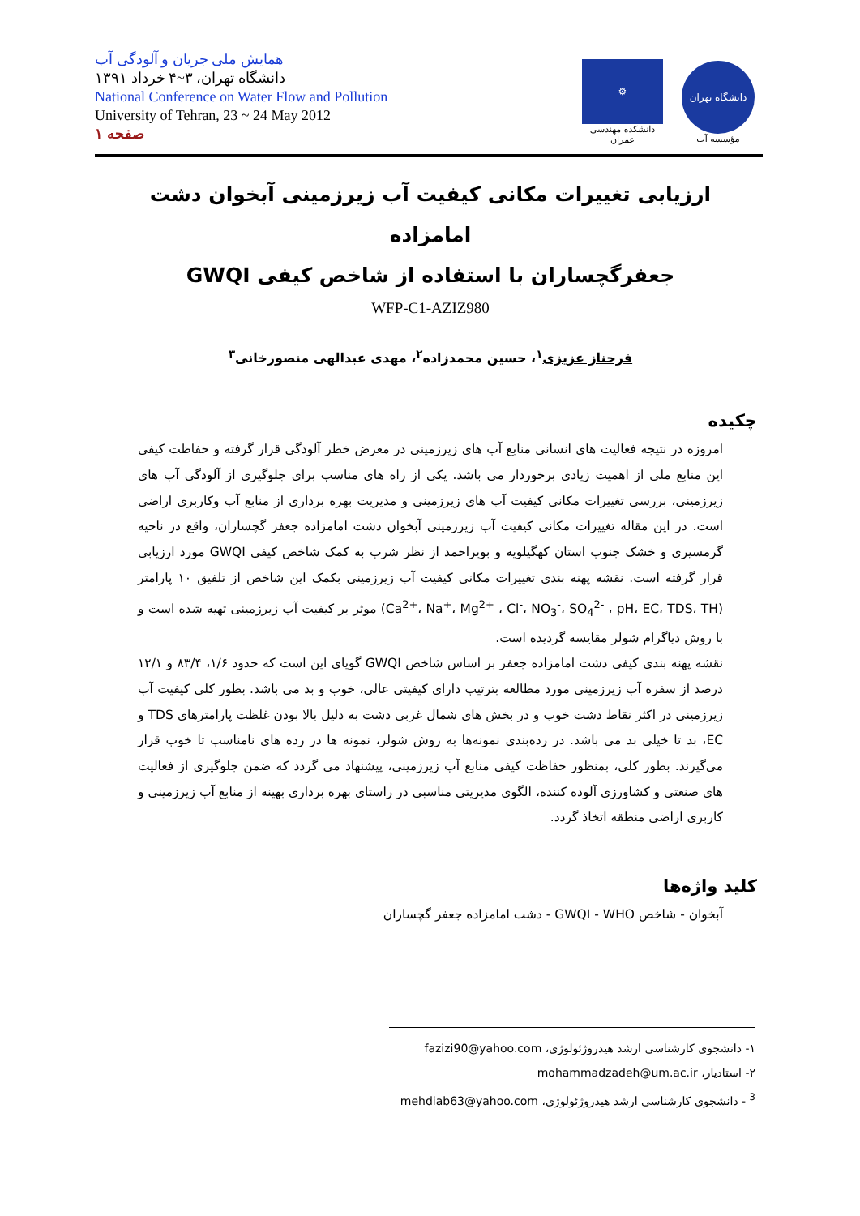همایش ملی جریان و آلودگی آب
دانشگاه تهران، ۳~۴ خرداد ۱۳۹۱
National Conference on Water Flow and Pollution
University of Tehran, 23 ~ 24 May 2012
صفحه ۱
⚙
دانشکده مهندسی عمران
دانشگاه تهران
مؤسسه آب
ارزیابی تغییرات مکانی کیفیت آب زیرزمینی آبخوان دشت امامزاده
جعفرگچساران با استفاده از شاخص کیفی GWQI
WFP-C1-AZIZ980
فرحناز عزیزی<sup>۱</sup>، حسین محمدزاده<sup>۲</sup>، مهدی عبدالهی منصورخانی<sup>۳</sup>
چکیده
امروزه در نتیجه فعالیت های انسانی منابع آب های زیرزمینی در معرض خطر آلودگی قرار گرفته و حفاظت کیفی این منابع ملی از اهمیت زیادی برخوردار می باشد. یکی از راه های مناسب برای جلوگیری از آلودگی آب های زیرزمینی، بررسی تغییرات مکانی کیفیت آب های زیرزمینی و مدیریت بهره برداری از منابع آب وکاربری اراضی است. در این مقاله تغییرات مکانی کیفیت آب زیرزمینی آبخوان دشت امامزاده جعفر گچساران، واقع در ناحیه گرمسیری و خشک جنوب استان کهگیلویه و بویراحمد از نظر شرب به کمک شاخص کیفی GWQI مورد ارزیابی قرار گرفته است. نقشه پهنه بندی تغییرات مکانی کیفیت آب زیرزمینی بکمک این شاخص از تلفیق ۱۰ پارامتر (Ca<sup>2+</sup>، Na<sup>+</sup>، Mg<sup>2+</sup> ، Cl<sup>-</sup>، NO<sub>3</sub><sup>-</sup>، SO<sub>4</sub><sup>2-</sup> ، pH، EC، TDS، TH) موثر بر کیفیت آب زیرزمینی تهیه شده است و با روش دیاگرام شولر مقایسه گردیده است.
نقشه پهنه بندی کیفی دشت امامزاده جعفر بر اساس شاخص GWQI گویای این است که حدود ۱/۶، ۸۳/۴ و ۱۲/۱ درصد از سفره آب زیرزمینی مورد مطالعه بترتیب دارای کیفیتی عالی، خوب و بد می باشد. بطور کلی کیفیت آب زیرزمینی در اکثر نقاط دشت خوب و در بخش های شمال غربی دشت به دلیل بالا بودن غلظت پارامترهای TDS و EC، بد تا خیلی بد می باشد. در رده‌بندی نمونه‌ها به روش شولر، نمونه ها در رده های نامناسب تا خوب قرار می‌گیرند. بطور کلی، بمنظور حفاظت کیفی منابع آب زیرزمینی، پیشنهاد می گردد که ضمن جلوگیری از فعالیت های صنعتی و کشاورزی آلوده کننده، الگوی مدیریتی مناسبی در راستای بهره برداری بهینه از منابع آب زیرزمینی و کاربری اراضی منطقه اتخاذ گردد.
کلید واژه‌ها
آبخوان - شاخص GWQI - WHO - دشت امامزاده جعفر گچساران
۱- دانشجوی کارشناسی ارشد هیدروژئولوژی، fazizi90@yahoo.com
۲- استادیار، mohammadzadeh@um.ac.ir
<sup>3</sup> - دانشجوی کارشناسی ارشد هیدروژئولوژی، mehdiab63@yahoo.com